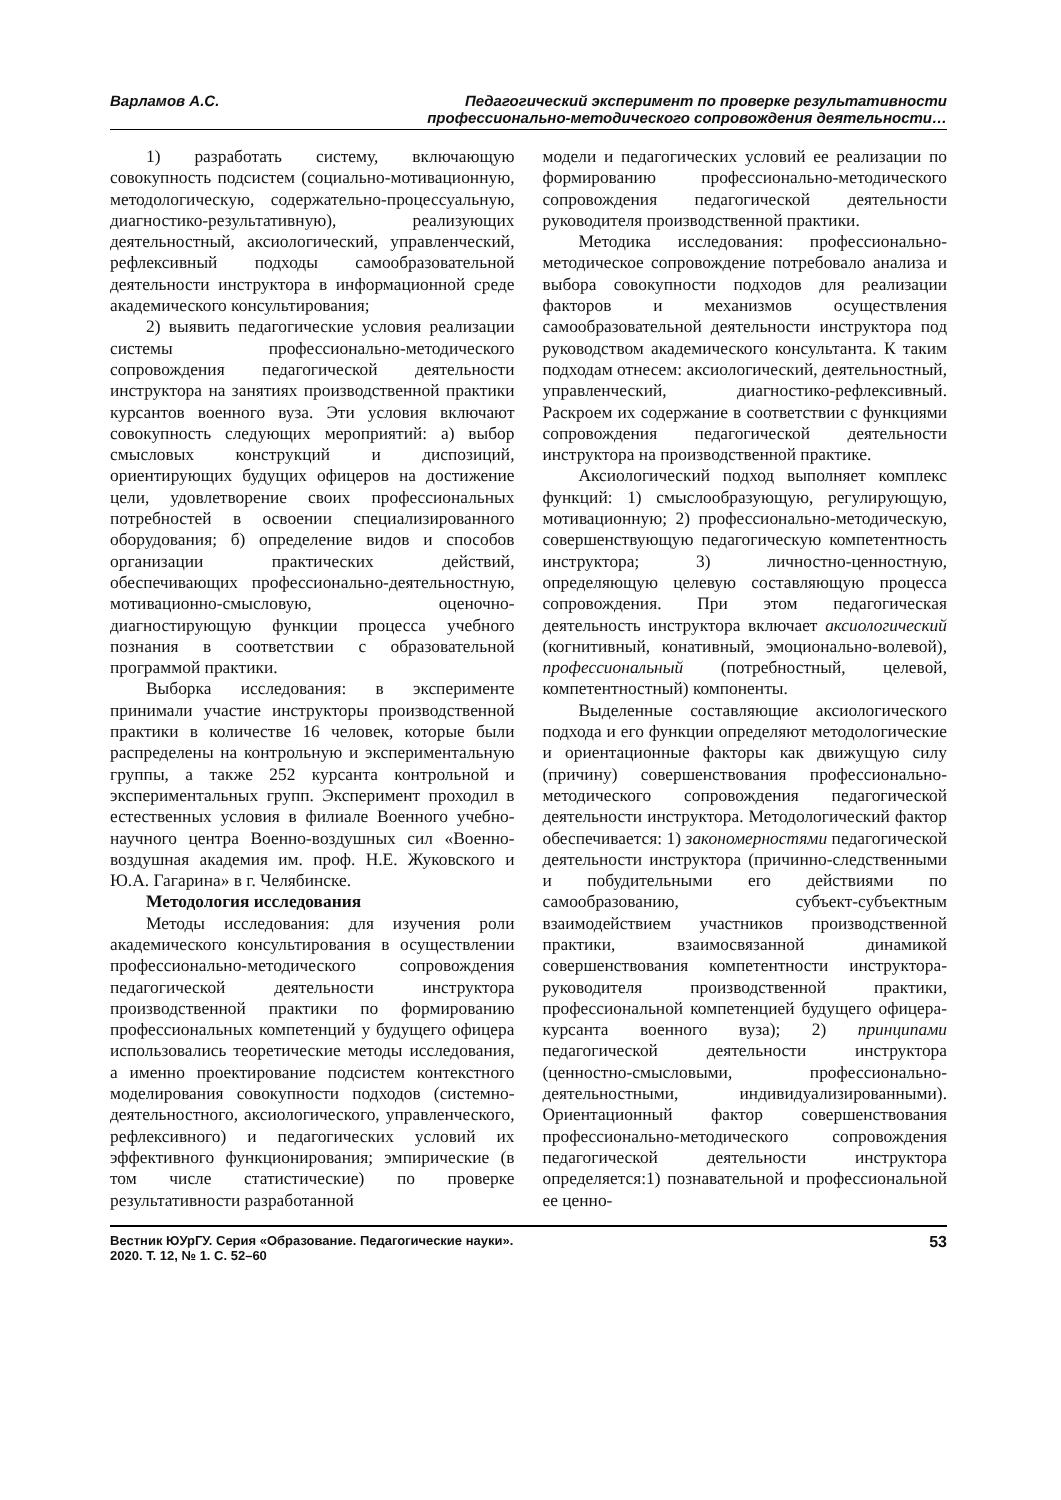Варламов А.С. Педагогический эксперимент по проверке результативности
профессионально-методического сопровождения деятельности…
1) разработать систему, включающую совокупность подсистем (социально-мотивационную, методологическую, содержательно-процессуальную, диагностико-результативную), реализующих деятельностный, аксиологический, управленческий, рефлексивный подходы самообразовательной деятельности инструктора в информационной среде академического консультирования;
2) выявить педагогические условия реализации системы профессионально-методического сопровождения педагогической деятельности инструктора на занятиях производственной практики курсантов военного вуза. Эти условия включают совокупность следующих мероприятий: а) выбор смысловых конструкций и диспозиций, ориентирующих будущих офицеров на достижение цели, удовлетворение своих профессиональных потребностей в освоении специализированного оборудования; б) определение видов и способов организации практических действий, обеспечивающих профессионально-деятельностную, мотивационно-смысловую, оценочно-диагностирующую функции процесса учебного познания в соответствии с образовательной программой практики.
Выборка исследования: в эксперименте принимали участие инструкторы производственной практики в количестве 16 человек, которые были распределены на контрольную и экспериментальную группы, а также 252 курсанта контрольной и экспериментальных групп. Эксперимент проходил в естественных условия в филиале Военного учебно-научного центра Военно-воздушных сил «Военно-воздушная академия им. проф. Н.Е. Жуковского и Ю.А. Гагарина» в г. Челябинске.
Методология исследования
Методы исследования: для изучения роли академического консультирования в осуществлении профессионально-методического сопровождения педагогической деятельности инструктора производственной практики по формированию профессиональных компетенций у будущего офицера использовались теоретические методы исследования, а именно проектирование подсистем контекстного моделирования совокупности подходов (системно-деятельностного, аксиологического, управленческого, рефлексивного) и педагогических условий их эффективного функционирования; эмпирические (в том числе статистические) по проверке результативности разработанной
модели и педагогических условий ее реализации по формированию профессионально-методического сопровождения педагогической деятельности руководителя производственной практики.
Методика исследования: профессионально-методическое сопровождение потребовало анализа и выбора совокупности подходов для реализации факторов и механизмов осуществления самообразовательной деятельности инструктора под руководством академического консультанта. К таким подходам отнесем: аксиологический, деятельностный, управленческий, диагностико-рефлексивный. Раскроем их содержание в соответствии с функциями сопровождения педагогической деятельности инструктора на производственной практике.
Аксиологический подход выполняет комплекс функций: 1) смыслообразующую, регулирующую, мотивационную; 2) профессионально-методическую, совершенствующую педагогическую компетентность инструктора; 3) личностно-ценностную, определяющую целевую составляющую процесса сопровождения. При этом педагогическая деятельность инструктора включает аксиологический (когнитивный, конативный, эмоционально-волевой), профессиональный (потребностный, целевой, компетентностный) компоненты.
Выделенные составляющие аксиологического подхода и его функции определяют методологические и ориентационные факторы как движущую силу (причину) совершенствования профессионально-методического сопровождения педагогической деятельности инструктора. Методологический фактор обеспечивается: 1) закономерностями педагогической деятельности инструктора (причинно-следственными и побудительными его действиями по самообразованию, субъект-субъектным взаимодействием участников производственной практики, взаимосвязанной динамикой совершенствования компетентности инструктора-руководителя производственной практики, профессиональной компетенцией будущего офицера-курсанта военного вуза); 2) принципами педагогической деятельности инструктора (ценностно-смысловыми, профессионально-деятельностными, индивидуализированными). Ориентационный фактор совершенствования профессионально-методического сопровождения педагогической деятельности инструктора определяется:1) познавательной и профессиональной ее ценно-
Вестник ЮУрГУ. Серия «Образование. Педагогические науки».
2020. Т. 12, № 1. С. 52–60
53